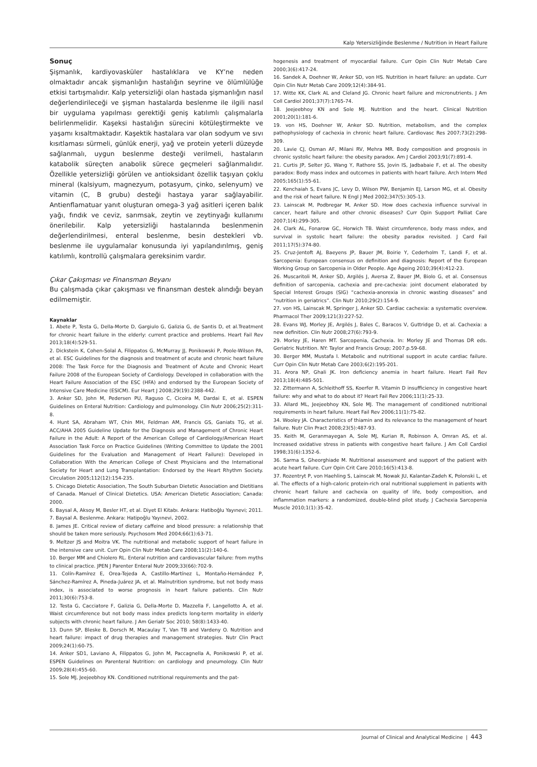Kalp Yetersizliğinde Beslenme / Nutrition in Heart Failure
Sonuç
Şişmanlık, kardiyovasküler hastalıklara ve KY’ne neden olmaktadır ancak şişmanlığın hastalığın seyrine ve ölümlülüğe etkisi tartışmalıdır. Kalp yetersizliği olan hastada şişmanlığın nasıl değerlendirileceği ve şişman hastalarda beslenme ile ilgili nasıl bir uygulama yapılması gerektiği geniş katılımlı çalışmalarla belirlenmelidir. Kaşeksi hastalığın sürecini kötüleştirmekte ve yaşamı kısaltmaktadır. Kaşektik hastalara var olan sodyum ve sıvı kısıtlaması sürmeli, günlük enerji, yağ ve protein yeterli düzeyde sağlanmalı, uygun beslenme desteği verilmeli, hastaların katabolik süreçten anabolik sürece geçmeleri sağlanmalıdır. Özellikle yetersizliği görülen ve antioksidant özellik taşıyan çoklu mineral (kalsiyum, magnezyum, potasyum, çinko, selenyum) ve vitamin (C, B grubu) desteği hastaya yarar sağlayabilir. Antienflamatuar yanıt oluşturan omega-3 yağ asitleri içeren balık yağı, fındık ve ceviz, sarımsak, zeytin ve zeytinyağı kullanımı önerilebilir. Kalp yetersizliği hastalarında beslenmenin değerlendirilmesi, enteral beslenme, besin destekleri vb. beslenme ile uygulamalar konusunda iyi yapılandırılmış, geniş katılımlı, kontrollü çalışmalara gereksinim vardır.
Çıkar Çakışması ve Finansman Beyanı
Bu çalışmada çıkar çakışması ve finansman destek alındığı beyan edilmemiştir.
Kaynaklar
1. Abete P, Testa G, Della-Morte D, Gargiulo G, Galizia G, de Santis D, et al.Treatment for chronic heart failure in the elderly: current practice and problems. Heart Fail Rev 2013;18(4):529-51.
2. Dickstein K, Cohen-Solal A, Filippatos G, McMurray JJ, Ponikowski P, Poole-Wilson PA, et al. ESC Guidelines for the diagnosis and treatment of acute and chronic heart failure 2008: The Task Force for the Diagnosis and Treatment of Acute and Chronic Heart Failure 2008 of the European Society of Cardiology. Developed in collaboration with the Heart Failure Association of the ESC (HFA) and endorsed by the European Society of Intensive Care Medicine (ESICM). Eur Heart J 2008;29(19):2388-442.
3. Anker SD, John M, Pedersen PU, Raguso C, Cicoira M, Dardai E, et al. ESPEN Guidelines on Enteral Nutrition: Cardiology and pulmonology. Clin Nutr 2006;25(2):311-8.
4. Hunt SA, Abraham WT, Chin MH, Feldman AM, Francis GS, Ganiats TG, et al. ACC/AHA 2005 Guideline Update for the Diagnosis and Management of Chronic Heart Failure in the Adult: A Report of the American College of Cardiology/American Heart Association Task Force on Practice Guidelines (Writing Committee to Update the 2001 Guidelines for the Evaluation and Management of Heart Failure): Developed in Collaboration With the American College of Chest Physicians and the International Society for Heart and Lung Transplantation: Endorsed by the Heart Rhythm Society. Circulation 2005;112(12):154-235.
5. Chicago Dietetic Association, The South Suburban Dietetic Association and Dietitians of Canada. Manuel of Clinical Dietetics. USA: American Dietetic Association; Canada: 2000.
6. Baysal A, Aksoy M, Besler HT, et al. Diyet El Kitabı. Ankara: Hatiboğlu Yayınevi; 2011.
7. Baysal A. Beslenme. Ankara: Hatipoğlu Yayınevi, 2002.
8. James JE. Critical review of dietary caffeine and blood pressure: a relationship that should be taken more seriously. Psychosom Med 2004;66(1):63-71.
9. Meltzer JS and Moitra VK. The nutritional and metabolic support of heart failure in the intensive care unit. Curr Opin Clin Nutr Metab Care 2008;11(2):140-6.
10. Berger MM and Chiolero RL. Enteral nutrition and cardiovascular failure: from myths to clinical practice. JPEN J Parenter Enteral Nutr 2009;33(66):702-9.
11. Colín-Ramírez E, Orea-Tejeda A, Castillo-Martínez L, Montaño-Hernández P, Sánchez-Ramírez A, Pineda-Juárez JA, et al. Malnutrition syndrome, but not body mass index, is associated to worse prognosis in heart failure patients. Clin Nutr 2011;30(6):753-8.
12. Testa G, Cacciatore F, Galizia G, Della-Morte D, Mazzella F, Langellotto A, et al. Waist circumference but not body mass index predicts long-term mortality in elderly subjects with chronic heart failure. J Am Geriatr Soc 2010; 58(8):1433-40.
13. Dunn SP, Bleske B, Dorsch M, Macaulay T, Van TB and Vardeny O. Nutrition and heart failure: impact of drug therapies and management strategies. Nutr Clin Pract 2009;24(1):60-75.
14. Anker SD1, Laviano A, Filippatos G, John M, Paccagnella A, Ponikowski P, et al. ESPEN Guidelines on Parenteral Nutrition: on cardiology and pneumology. Clin Nutr 2009;28(4):455-60.
15. Sole MJ, Jeejeebhoy KN. Conditioned nutritional requirements and the pat-
hogenesis and treatment of myocardial failure. Curr Opin Clin Nutr Metab Care 2000;3(6):417-24.
16. Sandek A, Doehner W, Anker SD, von HS. Nutrition in heart failure: an update. Curr Opin Clin Nutr Metab Care 2009;12(4):384-91.
17. Witte KK, Clark AL and Cleland JG. Chronic heart failure and micronutrients. J Am Coll Cardiol 2001;37(7):1765-74.
18. Jeejeebhoy KN and Sole MJ. Nutrition and the heart. Clinical Nutrition 2001;20(1):181-6.
19. von HS, Doehner W, Anker SD. Nutrition, metabolism, and the complex pathophysiology of cachexia in chronic heart failure. Cardiovasc Res 2007;73(2):298-309.
20. Lavie CJ, Osman AF, Milani RV, Mehra MR. Body composition and prognosis in chronic systolic heart failure: the obesity paradox. Am J Cardiol 2003;91(7):891-4.
21. Curtis JP, Selter JG, Wang Y, Rathore SS, Jovin IS, Jadbabaie F, et al. The obesity paradox: Body mass index and outcomes in patients with heart failure. Arch Intern Med 2005;165(1):55-61.
22. Kenchaiah S, Evans JC, Levy D, Wilson PW, Benjamin EJ, Larson MG, et al. Obesity and the risk of heart failure. N Engl J Med 2002;347(5):305-13.
23. Lainscak M, Podbregar M, Anker SD. How does cachexia influence survival in cancer, heart failure and other chronic diseases? Curr Opin Support Palliat Care 2007;1(4):299-305.
24. Clark AL, Fonarow GC, Horwich TB. Waist circumference, body mass ındex, and survival in systolic heart failure: the obesity paradox revisited. J Card Fail 2011;17(5):374-80.
25. Cruz-Jentoft AJ, Baeyens JP, Bauer JM, Boirie Y, Cederholm T, Landi F, et al. Sarcopenia: European consensus on definition and diagnosis: Report of the European Working Group on Sarcopenia in Older People. Age Ageing 2010;39(4):412-23.
26. Muscaritoli M, Anker SD, Argilés J, Aversa Z, Bauer JM, Biolo G, et al. Consensus definition of sarcopenia, cachexia and pre-cachexia: joint document elaborated by Special Interest Groups (SIG) “cachexia-anorexia in chronic wasting diseases” and “nutrition in geriatrics”. Clin Nutr 2010;29(2):154-9.
27. von HS, Lainscak M, Springer J, Anker SD. Cardiac cachexia: a systematic overview. Pharmacol Ther 2009;121(3):227-52.
28. Evans WJ, Morley JE, Argilés J, Bales C, Baracos V, Guttridge D, et al. Cachexia: a new definition. Clin Nutr 2008;27(6):793-9.
29. Morley JE, Haren MT. Sarcopenia, Cachexia. In: Morley JE and Thomas DR eds. Geriatric Nutrition. NY: Taylor and Francis Group; 2007.p.59-68.
30. Berger MM, Mustafa I. Metabolic and nutritional support in acute cardiac failure. Curr Opin Clin Nutr Metab Care 2003;6(2):195-201.
31. Arora NP, Ghali JK. Iron deficiency anemia in heart failure. Heart Fail Rev 2013;18(4):485-501.
32. Zittermann A, Schleithoff SS, Koerfer R. Vitamin D insufficiency in congestive heart failure: why and what to do about it? Heart Fail Rev 2006;11(1):25-33.
33. Allard ML, Jeejeebhoy KN, Sole MJ. The management of conditioned nutritional requirements in heart failure. Heart Fail Rev 2006;11(1):75-82.
34. Wooley JA. Characteristics of thiamin and its relevance to the management of heart failure. Nutr Clin Pract 2008;23(5):487-93.
35. Keith M, Geranmayegan A, Sole MJ, Kurian R, Robinson A, Omran AS, et al. Increased oxidative stress in patients with congestive heart failure. J Am Coll Cardiol 1998;31(6):1352-6.
36. Sarma S, Gheorghiade M. Nutritional assessment and support of the patient with acute heart failure. Curr Opin Crit Care 2010;16(5):413-8.
37. Rozentryt P, von Haehling S, Lainscak M, Nowak JU, Kalantar-Zadeh K, Polonski L, et al. The effects of a high-caloric protein-rich oral nutritional supplement in patients with chronic heart failure and cachexia on quality of life, body composition, and inflammation markers: a randomized, double-blind pilot study. J Cachexia Sarcopenia Muscle 2010;1(1):35-42.
Journal of Clinical and Analytical Medicine | 443